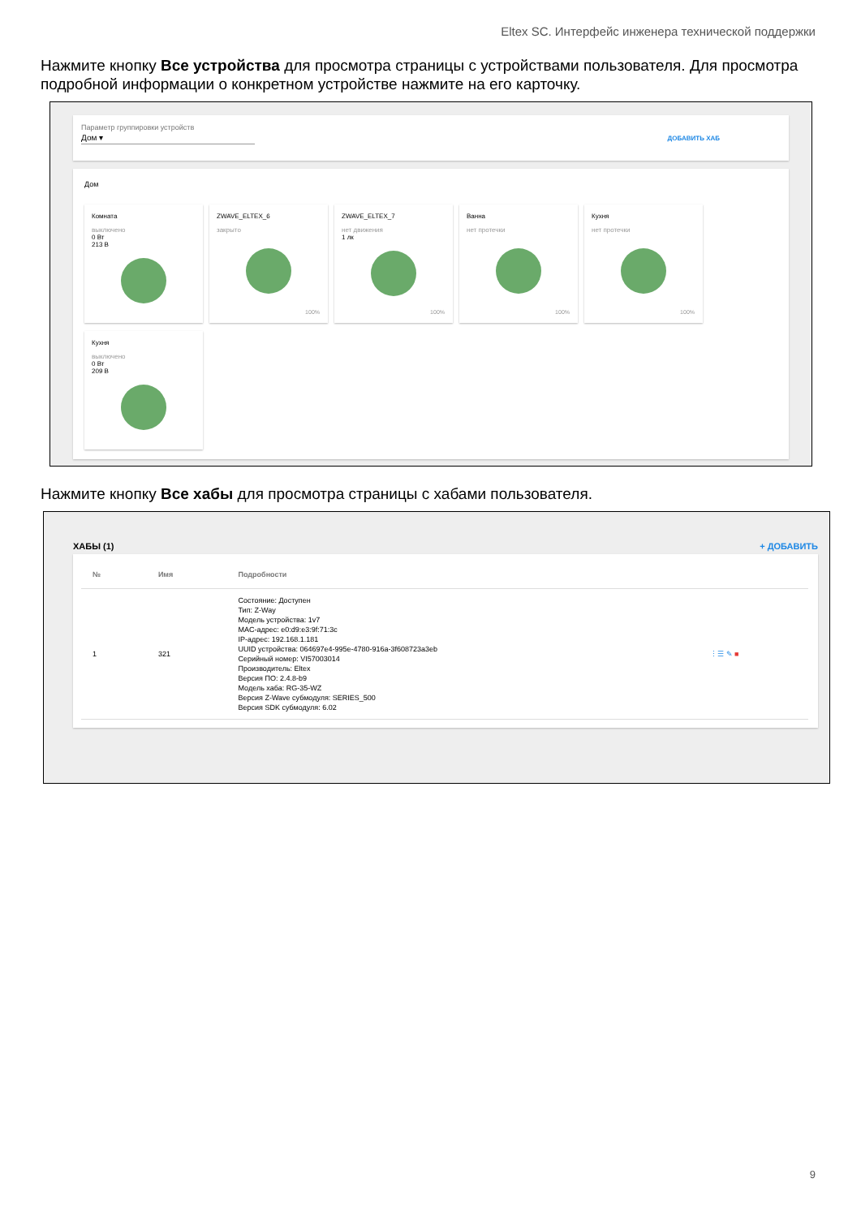Eltex SC. Интерфейс инженера технической поддержки
Нажмите кнопку Все устройства для просмотра страницы с устройствами пользователя. Для просмотра подробной информации о конкретном устройстве нажмите на его карточку.
Параметр группировки устройств
Дом ▾ ДОБАВИТЬ ХАБ
Дом
Комната
выключено
0 Вт
213 В
ZWAVE_ELTEX_6
закрыто
100%
ZWAVE_ELTEX_7
нет движения
1 лк
100%
Ванна
нет протечки
100%
Кухня
нет протечки
100%
Кухня
выключено
0 Вт
209 В
Нажмите кнопку Все хабы для просмотра страницы с хабами пользователя.
ХАБЫ (1) + ДОБАВИТЬ
| № | Имя | Подробности | |
| --- | --- | --- | --- |
| 1 | 321 | Состояние: Доступен Тип: Z-Way Модель устройства: 1v7 MAC-адрес: e0:d9:e3:9f:71:3c IP-адрес: 192.168.1.181 UUID устройства: 064697e4-995e-4780-916a-3f608723a3eb Серийный номер: VI57003014 Производитель: Eltex Версия ПО: 2.4.8-b9 Модель хаба: RG-35-WZ Версия Z-Wave субмодуля: SERIES_500 Версия SDK субмодуля: 6.02 | ⋮☰ ✎ ■ |
9